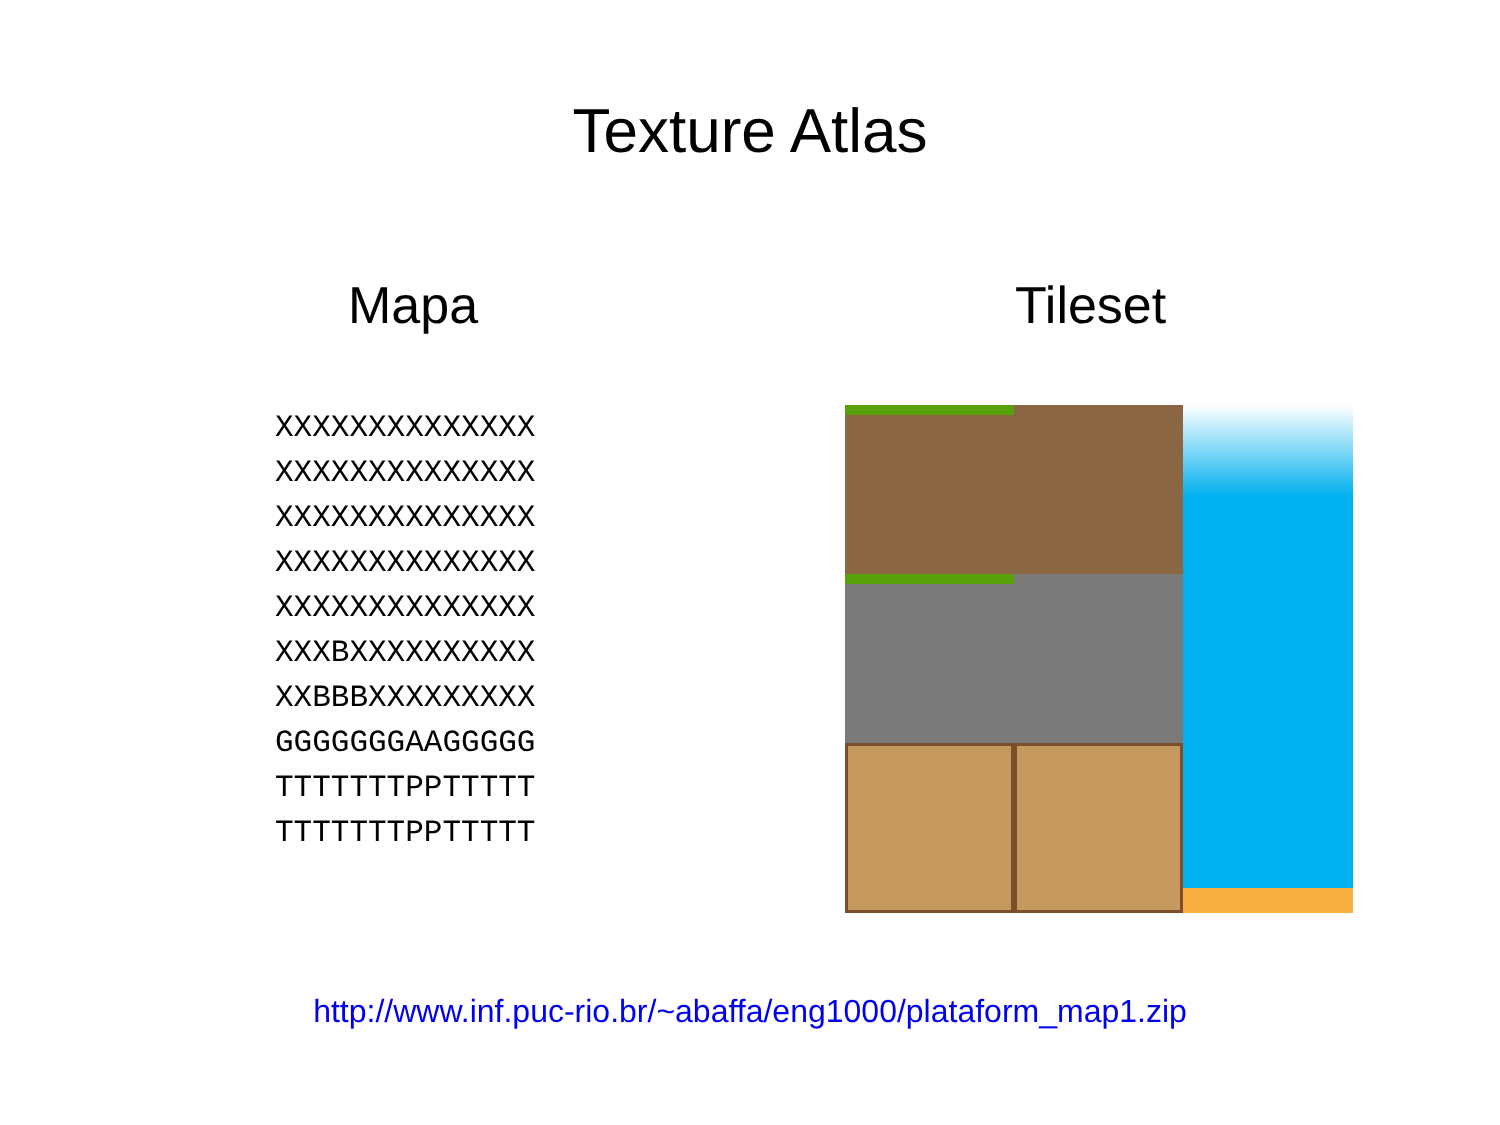Texture Atlas
Mapa
XXXXXXXXXXXXXX
XXXXXXXXXXXXXX
XXXXXXXXXXXXXX
XXXXXXXXXXXXXX
XXXXXXXXXXXXXX
XXXBXXXXXXXXXX
XXBBBXXXXXXXXX
GGGGGGGAAGGGGG
TTTTTTTPPTTTTT
TTTTTTTPPTTTTT
Tileset
http://www.inf.puc-rio.br/~abaffa/eng1000/plataform_map1.zip